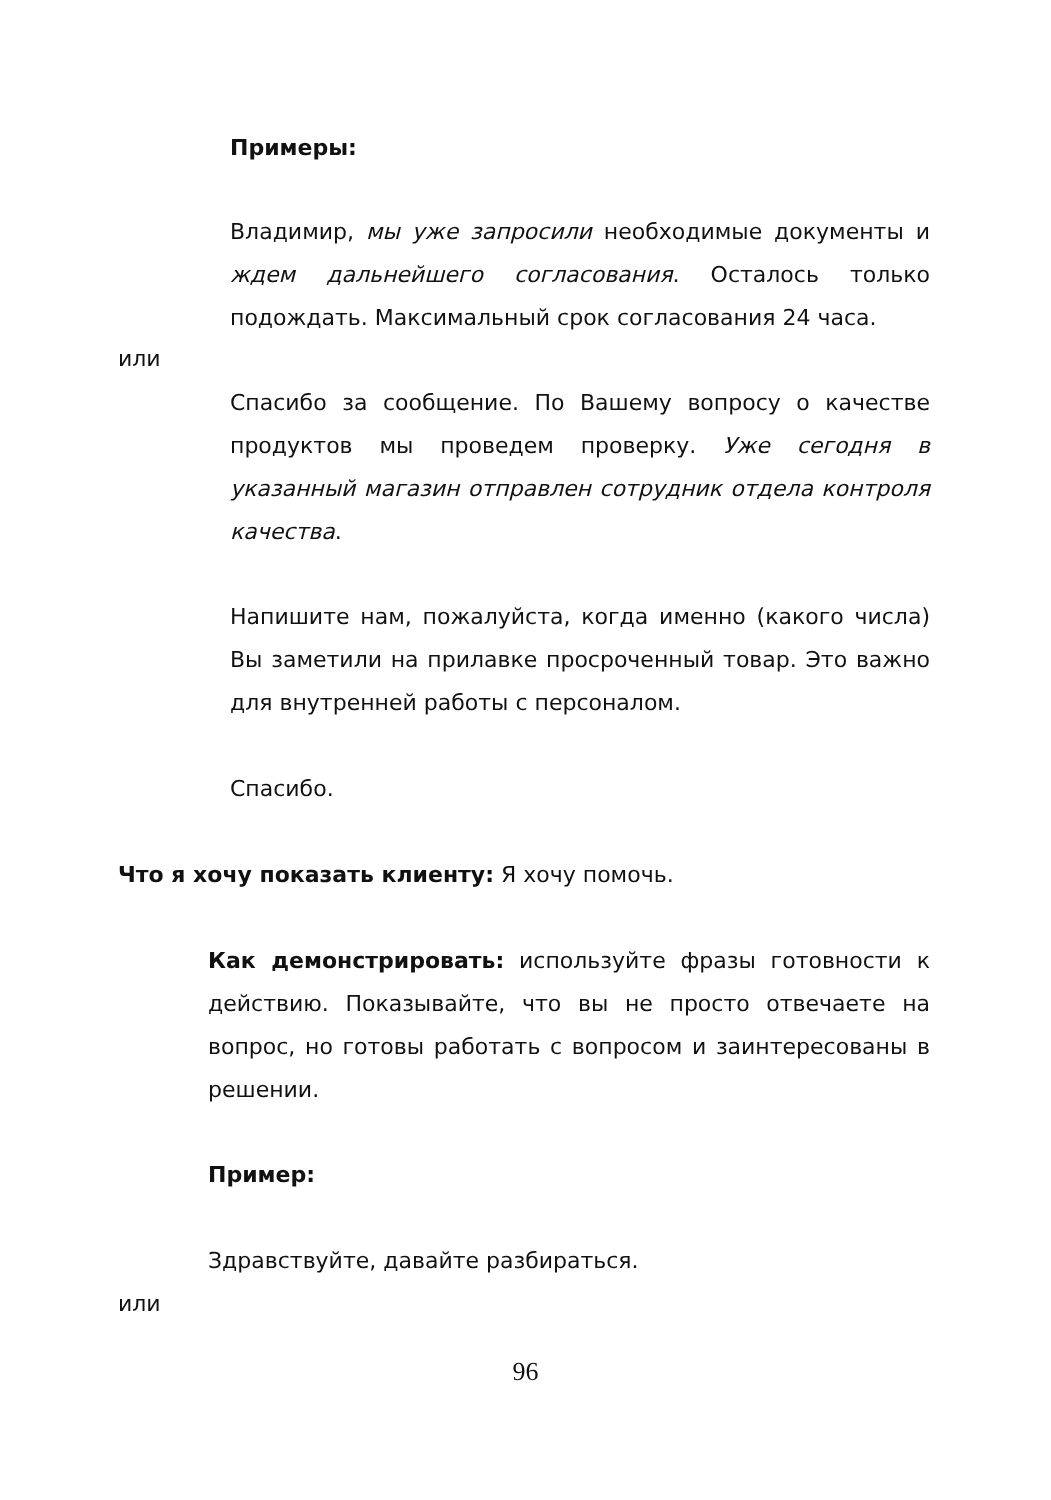Примеры:
Владимир, мы уже запросили необходимые документы и ждем дальнейшего согласования. Осталось только подождать. Максимальный срок согласования 24 часа.
или
Спасибо за сообщение. По Вашему вопросу о качестве продуктов мы проведем проверку. Уже сегодня в указанный магазин отправлен сотрудник отдела контроля качества.
Напишите нам, пожалуйста, когда именно (какого числа) Вы заметили на прилавке просроченный товар. Это важно для внутренней работы с персоналом.
Спасибо.
Что я хочу показать клиенту: Я хочу помочь.
Как демонстрировать: используйте фразы готовности к действию. Показывайте, что вы не просто отвечаете на вопрос, но готовы работать с вопросом и заинтересованы в решении.
Пример:
Здравствуйте, давайте разбираться.
или
96